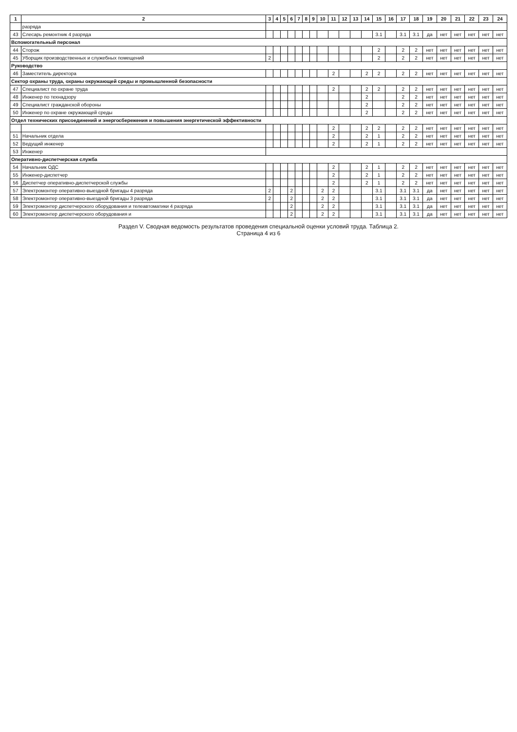| 1 | 2 | 3 | 4 | 5 | 6 | 7 | 8 | 9 | 10 | 11 | 12 | 13 | 14 | 15 | 16 | 17 | 18 | 19 | 20 | 21 | 22 | 23 | 24 |
| --- | --- | --- | --- | --- | --- | --- | --- | --- | --- | --- | --- | --- | --- | --- | --- | --- | --- | --- | --- | --- | --- | --- | --- |
| | разряда | | | | | | | | | | | | | | | | | | | | | | |
| 43 | Слесарь ремонтник 4 разряда | | | | | | | | | | | | | 3.1 | | 3.1 | 3.1 | да | нет | нет | нет | нет | нет |
| Вспомогательный персонал | | | | | | | | | | | | | | | | | | | | | | | |
| 44 | Сторож | | | | | | | | | | | | | 2 | | 2 | 2 | нет | нет | нет | нет | нет | нет |
| 45 | Уборщик производственных и служебных помещений | 2 | | | | | | | | | | | | 2 | | 2 | 2 | нет | нет | нет | нет | нет | нет |
| Руководство | | | | | | | | | | | | | | | | | | | | | | | |
| 46 | Заместитель директора | | | | | | | | | 2 | | | 2 | 2 | | 2 | 2 | нет | нет | нет | нет | нет | нет |
| Сектор охраны труда, охраны окружающей среды и промышленной безопасности | | | | | | | | | | | | | | | | | | | | | | | |
| 47 | Специалист по охране труда | | | | | | | | | 2 | | | 2 | 2 | | 2 | 2 | нет | нет | нет | нет | нет | нет |
| 48 | Инженер по технадзору | | | | | | | | | | | | 2 | | | 2 | 2 | нет | нет | нет | нет | нет | нет |
| 49 | Специалист гражданской обороны | | | | | | | | | | | | 2 | | | 2 | 2 | нет | нет | нет | нет | нет | нет |
| 50 | Инженер по охране окружающей среды | | | | | | | | | | | | 2 | | | 2 | 2 | нет | нет | нет | нет | нет | нет |
| Отдел технических присоединений и энергосбережения и повышения энергетической эффективности | | | | | | | | | | | | | | | | | | | | | | | |
| | | | | | | | | | | 2 | | | 2 | 2 | | 2 | 2 | нет | нет | нет | нет | нет | нет |
| 51 | Начальник отдела | | | | | | | | | 2 | | | 2 | 1 | | 2 | 2 | нет | нет | нет | нет | нет | нет |
| 52 | Ведущий инженер | | | | | | | | | 2 | | | 2 | 1 | | 2 | 2 | нет | нет | нет | нет | нет | нет |
| 53 | Инженер | | | | | | | | | | | | | | | | | | | | | | |
| Оперативно-диспетчерская служба | | | | | | | | | | | | | | | | | | | | | | | |
| 54 | Начальник ОДС | | | | | | | | | 2 | | | 2 | 1 | | 2 | 2 | нет | нет | нет | нет | нет | нет |
| 55 | Инженер-диспетчер | | | | | | | | | 2 | | | 2 | 1 | | 2 | 2 | нет | нет | нет | нет | нет | нет |
| 56 | Диспетчер оперативно-диспетчерской службы | | | | | | | | | 2 | | | 2 | 1 | | 2 | 2 | нет | нет | нет | нет | нет | нет |
| 57 | Электромонтер оперативно-выездной бригады 4 разряда | 2 | | | 2 | | | | 2 | 2 | | | | 3.1 | | 3.1 | 3.1 | да | нет | нет | нет | нет | нет |
| 58 | Электромонтер оперативно-выездной бригады 3 разряда | 2 | | | 2 | | | | 2 | 2 | | | | 3.1 | | 3.1 | 3.1 | да | нет | нет | нет | нет | нет |
| 59 | Электромонтер диспетчерского оборудования и телеавтоматики 4 разряда | | | | 2 | | | | 2 | 2 | | | | 3.1 | | 3.1 | 3.1 | да | нет | нет | нет | нет | нет |
| 60 | Электромонтер диспетчерского оборудования и | | | | 2 | | | | 2 | 2 | | | | 3.1 | | 3.1 | 3.1 | да | нет | нет | нет | нет | нет |
Раздел V. Сводная ведомость результатов проведения специальной оценки условий труда. Таблица 2.
Страница 4 из 6